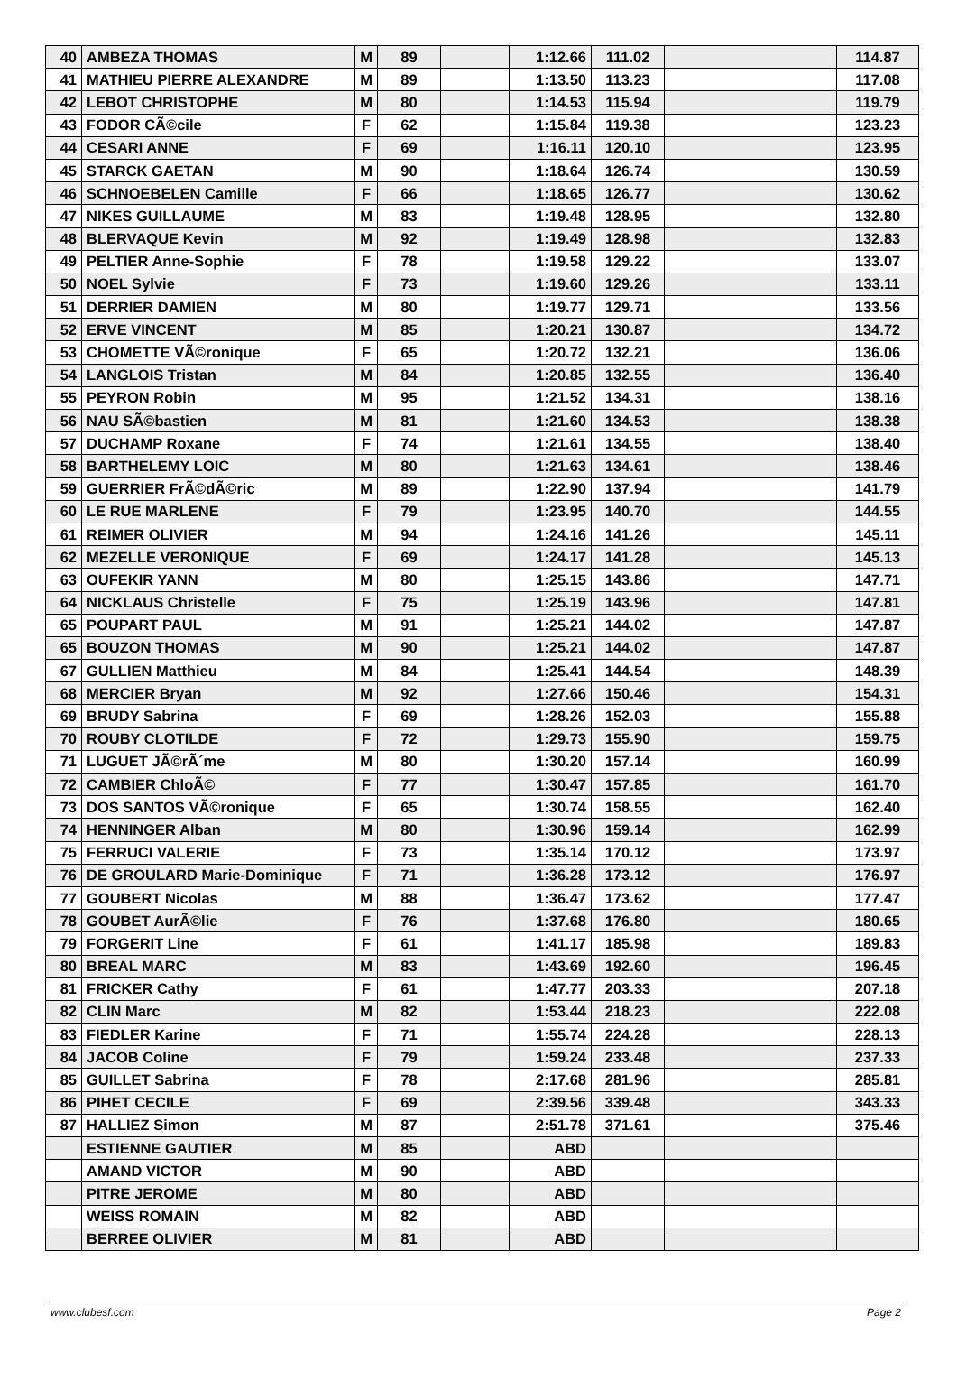| 40 | AMBEZA THOMAS | M | 89 | | 1:12.66 | 111.02 | | 114.87 |
| 41 | MATHIEU PIERRE ALEXANDRE | M | 89 | | 1:13.50 | 113.23 | | 117.08 |
| 42 | LEBOT CHRISTOPHE | M | 80 | | 1:14.53 | 115.94 | | 119.79 |
| 43 | FODOR CÃ©cile | F | 62 | | 1:15.84 | 119.38 | | 123.23 |
| 44 | CESARI ANNE | F | 69 | | 1:16.11 | 120.10 | | 123.95 |
| 45 | STARCK GAETAN | M | 90 | | 1:18.64 | 126.74 | | 130.59 |
| 46 | SCHNOEBELEN Camille | F | 66 | | 1:18.65 | 126.77 | | 130.62 |
| 47 | NIKES GUILLAUME | M | 83 | | 1:19.48 | 128.95 | | 132.80 |
| 48 | BLERVAQUE Kevin | M | 92 | | 1:19.49 | 128.98 | | 132.83 |
| 49 | PELTIER Anne-Sophie | F | 78 | | 1:19.58 | 129.22 | | 133.07 |
| 50 | NOEL Sylvie | F | 73 | | 1:19.60 | 129.26 | | 133.11 |
| 51 | DERRIER DAMIEN | M | 80 | | 1:19.77 | 129.71 | | 133.56 |
| 52 | ERVE VINCENT | M | 85 | | 1:20.21 | 130.87 | | 134.72 |
| 53 | CHOMETTE VÃ©ronique | F | 65 | | 1:20.72 | 132.21 | | 136.06 |
| 54 | LANGLOIS Tristan | M | 84 | | 1:20.85 | 132.55 | | 136.40 |
| 55 | PEYRON Robin | M | 95 | | 1:21.52 | 134.31 | | 138.16 |
| 56 | NAU SÃ©bastien | M | 81 | | 1:21.60 | 134.53 | | 138.38 |
| 57 | DUCHAMP Roxane | F | 74 | | 1:21.61 | 134.55 | | 138.40 |
| 58 | BARTHELEMY LOIC | M | 80 | | 1:21.63 | 134.61 | | 138.46 |
| 59 | GUERRIER FrÃ©dÃ©ric | M | 89 | | 1:22.90 | 137.94 | | 141.79 |
| 60 | LE RUE MARLENE | F | 79 | | 1:23.95 | 140.70 | | 144.55 |
| 61 | REIMER OLIVIER | M | 94 | | 1:24.16 | 141.26 | | 145.11 |
| 62 | MEZELLE VERONIQUE | F | 69 | | 1:24.17 | 141.28 | | 145.13 |
| 63 | OUFEKIR YANN | M | 80 | | 1:25.15 | 143.86 | | 147.71 |
| 64 | NICKLAUS Christelle | F | 75 | | 1:25.19 | 143.96 | | 147.81 |
| 65 | POUPART PAUL | M | 91 | | 1:25.21 | 144.02 | | 147.87 |
| 65 | BOUZON THOMAS | M | 90 | | 1:25.21 | 144.02 | | 147.87 |
| 67 | GULLIEN Matthieu | M | 84 | | 1:25.41 | 144.54 | | 148.39 |
| 68 | MERCIER Bryan | M | 92 | | 1:27.66 | 150.46 | | 154.31 |
| 69 | BRUDY Sabrina | F | 69 | | 1:28.26 | 152.03 | | 155.88 |
| 70 | ROUBY CLOTILDE | F | 72 | | 1:29.73 | 155.90 | | 159.75 |
| 71 | LUGUET JÃ©rÃ´me | M | 80 | | 1:30.20 | 157.14 | | 160.99 |
| 72 | CAMBIER ChloÃ© | F | 77 | | 1:30.47 | 157.85 | | 161.70 |
| 73 | DOS SANTOS VÃ©ronique | F | 65 | | 1:30.74 | 158.55 | | 162.40 |
| 74 | HENNINGER Alban | M | 80 | | 1:30.96 | 159.14 | | 162.99 |
| 75 | FERRUCI VALERIE | F | 73 | | 1:35.14 | 170.12 | | 173.97 |
| 76 | DE GROULARD Marie-Dominique | F | 71 | | 1:36.28 | 173.12 | | 176.97 |
| 77 | GOUBERT Nicolas | M | 88 | | 1:36.47 | 173.62 | | 177.47 |
| 78 | GOUBET AurÃ©lie | F | 76 | | 1:37.68 | 176.80 | | 180.65 |
| 79 | FORGERIT Line | F | 61 | | 1:41.17 | 185.98 | | 189.83 |
| 80 | BREAL MARC | M | 83 | | 1:43.69 | 192.60 | | 196.45 |
| 81 | FRICKER Cathy | F | 61 | | 1:47.77 | 203.33 | | 207.18 |
| 82 | CLIN Marc | M | 82 | | 1:53.44 | 218.23 | | 222.08 |
| 83 | FIEDLER Karine | F | 71 | | 1:55.74 | 224.28 | | 228.13 |
| 84 | JACOB Coline | F | 79 | | 1:59.24 | 233.48 | | 237.33 |
| 85 | GUILLET Sabrina | F | 78 | | 2:17.68 | 281.96 | | 285.81 |
| 86 | PIHET CECILE | F | 69 | | 2:39.56 | 339.48 | | 343.33 |
| 87 | HALLIEZ Simon | M | 87 | | 2:51.78 | 371.61 | | 375.46 |
| | ESTIENNE GAUTIER | M | 85 | | ABD | | | |
| | AMAND VICTOR | M | 90 | | ABD | | | |
| | PITRE JEROME | M | 80 | | ABD | | | |
| | WEISS ROMAIN | M | 82 | | ABD | | | |
| | BERREE OLIVIER | M | 81 | | ABD | | | |
www.clubesf.com Page 2